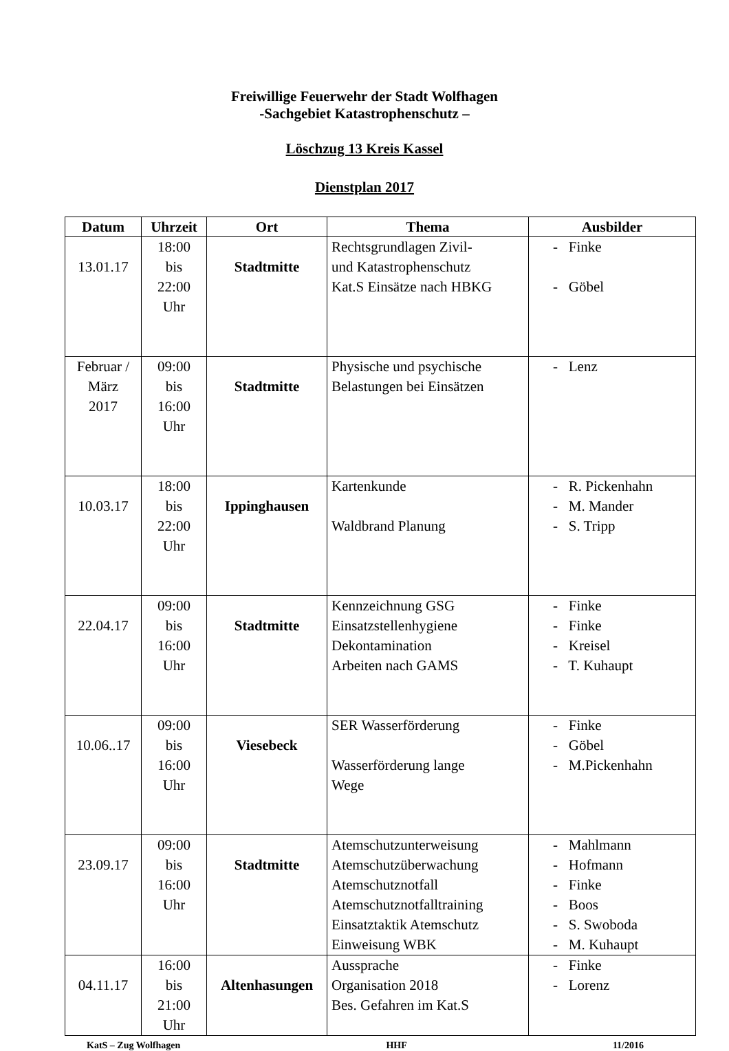Freiwillige Feuerwehr der Stadt Wolfhagen
-Sachgebiet Katastrophenschutz –
Löschzug 13 Kreis Kassel
Dienstplan 2017
| Datum | Uhrzeit | Ort | Thema | Ausbilder |
| --- | --- | --- | --- | --- |
| 13.01.17 | 18:00 bis 22:00 Uhr | Stadtmitte | Rechtsgrundlagen Zivil- und Katastrophenschutz Kat.S Einsätze nach HBKG | - Finke - Göbel |
| Februar / März 2017 | 09:00 bis 16:00 Uhr | Stadtmitte | Physische und psychische Belastungen bei Einsätzen | - Lenz |
| 10.03.17 | 18:00 bis 22:00 Uhr | Ippinghausen | Kartenkunde Waldbrand Planung | - R. Pickenhahn - M. Mander - S. Tripp |
| 22.04.17 | 09:00 bis 16:00 Uhr | Stadtmitte | Kennzeichnung GSG Einsatzstellenhygiene Dekontamination Arbeiten nach GAMS | - Finke - Finke - Kreisel - T. Kuhaupt |
| 10.06..17 | 09:00 bis 16:00 Uhr | Viesebeck | SER Wasserförderung Wasserförderung lange Wege | - Finke - Göbel - M.Pickenhahn |
| 23.09.17 | 09:00 bis 16:00 Uhr | Stadtmitte | Atemschutzunterweisung Atemschutzüberwachung Atemschutznotfall Atemschutznotfalltraining Einsatztaktik Atemschutz Einweisung WBK | - Mahlmann - Hofmann - Finke - Boos - S. Swoboda - M. Kuhaupt |
| 04.11.17 | 16:00 bis 21:00 Uhr | Altenhasungen | Aussprache Organisation 2018 Bes. Gefahren im Kat.S | - Finke - Lorenz |
KatS – Zug Wolfhagen HHF 11/2016